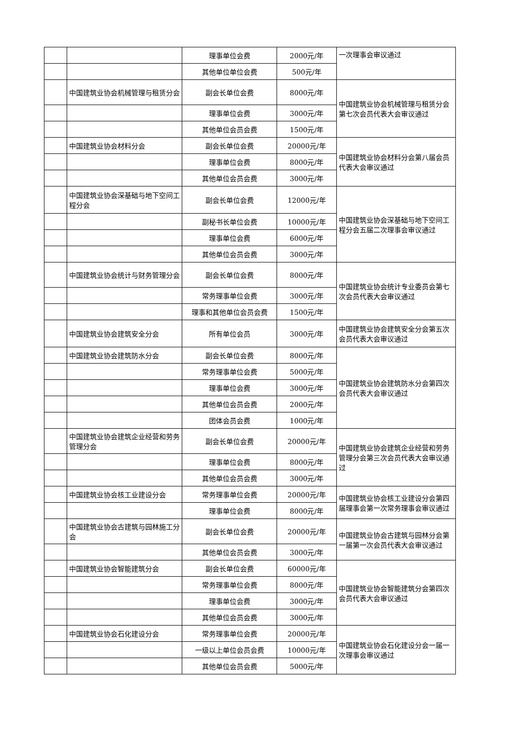| | | 理事单位会费 | 2000元/年 | 一次理事会审议通过 |
| | | 其他单位单位会费 | 500元/年 | |
| | 中国建筑业协会机械管理与租赁分会 | 副会长单位会费 | 8000元/年 | 中国建筑业协会机械管理与租赁分会第七次会员代表大会审议通过 |
| | | 理事单位会费 | 3000元/年 | |
| | | 其他单位会员会费 | 1500元/年 | |
| | 中国建筑业协会材料分会 | 副会长单位会费 | 20000元/年 | 中国建筑业协会材料分会第八届会员代表大会审议通过 |
| | | 理事单位会费 | 8000元/年 | |
| | | 其他单位会员会费 | 3000元/年 | |
| | 中国建筑业协会深基础与地下空间工程分会 | 副会长单位会费 | 12000元/年 | 中国建筑业协会深基础与地下空间工程分会五届二次理事会审议通过 |
| | | 副秘书长单位会费 | 10000元/年 | |
| | | 理事单位会费 | 6000元/年 | |
| | | 其他单位会员会费 | 3000元/年 | |
| | 中国建筑业协会统计与财务管理分会 | 副会长单位会费 | 8000元/年 | 中国建筑业协会统计专业委员会第七次会员代表大会审议通过 |
| | | 常务理事单位会费 | 3000元/年 | |
| | | 理事和其他单位会员会费 | 1500元/年 | |
| | 中国建筑业协会建筑安全分会 | 所有单位会员 | 3000元/年 | 中国建筑业协会建筑安全分会第五次会员代表大会审议通过 |
| | 中国建筑业协会建筑防水分会 | 副会长单位会费 | 8000元/年 | 中国建筑业协会建筑防水分会第四次会员代表大会审议通过 |
| | | 常务理事单位会费 | 5000元/年 | |
| | | 理事单位会费 | 3000元/年 | |
| | | 其他单位会员会费 | 2000元/年 | |
| | | 团体会员会费 | 1000元/年 | |
| | 中国建筑业协会建筑企业经营和劳务管理分会 | 副会长单位会费 | 20000元/年 | 中国建筑业协会建筑企业经营和劳务管理分会第三次会员代表大会审议通过 |
| | | 理事单位会费 | 8000元/年 | |
| | | 其他单位会员会费 | 3000元/年 | |
| | 中国建筑业协会核工业建设分会 | 常务理事单位会费 | 20000元/年 | 中国建筑业协会核工业建设分会第四届理事会第一次常务理事会审议通过 |
| | | 理事单位会费 | 8000元/年 | |
| | 中国建筑业协会古建筑与园林施工分会 | 副会长单位会费 | 20000元/年 | 中国建筑业协会古建筑与园林分会第一届第一次会员代表大会审议通过 |
| | | 其他单位会员会费 | 3000元/年 | |
| | 中国建筑业协会智能建筑分会 | 副会长单位会费 | 60000元/年 | 中国建筑业协会智能建筑分会第四次会员代表大会审议通过 |
| | | 常务理事单位会费 | 8000元/年 | |
| | | 理事单位会费 | 3000元/年 | |
| | | 其他单位会员会费 | 3000元/年 | |
| | 中国建筑业协会石化建设分会 | 常务理事单位会费 | 20000元/年 | 中国建筑业协会石化建设分会一届一次理事会审议通过 |
| | | 一级以上单位会员会费 | 10000元/年 | |
| | | 其他单位会员会费 | 5000元/年 | |